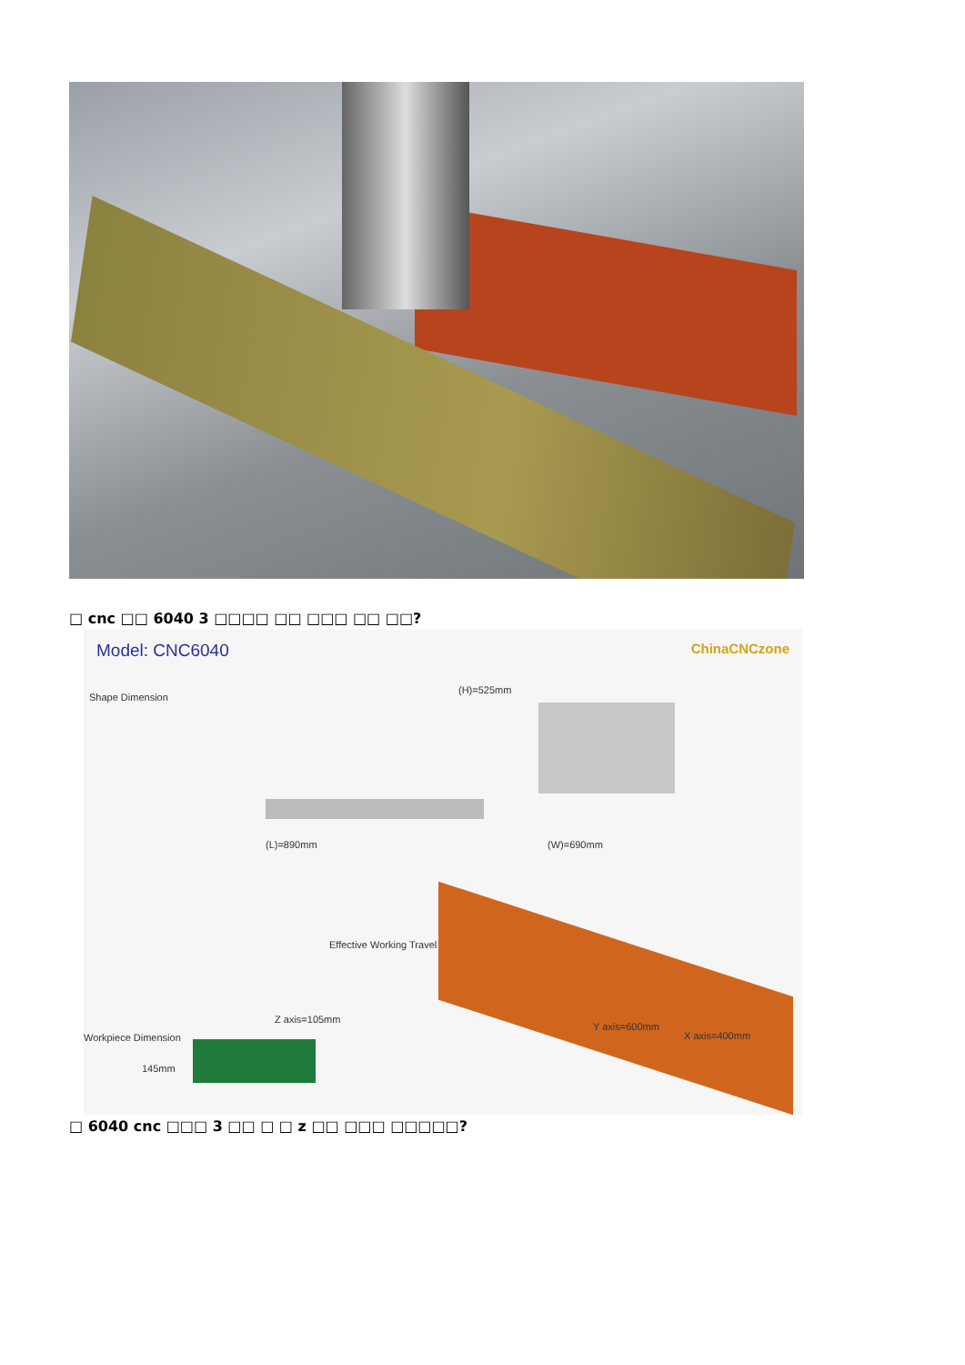□ cnc □□ 6040 3 □□□□ □□ □□□ □□ □□?
Model: CNC6040 ChinaCNCzone
Shape Dimension
(L)=890mm
(H)=525mm
(W)=690mm
Effective Working Travel
Z axis=105mm
Workpiece Dimension
145mm
Y axis=600mm
X axis=400mm
□ 6040 cnc □□□ 3 □□ □ □ z □□ □□□ □□□□□?